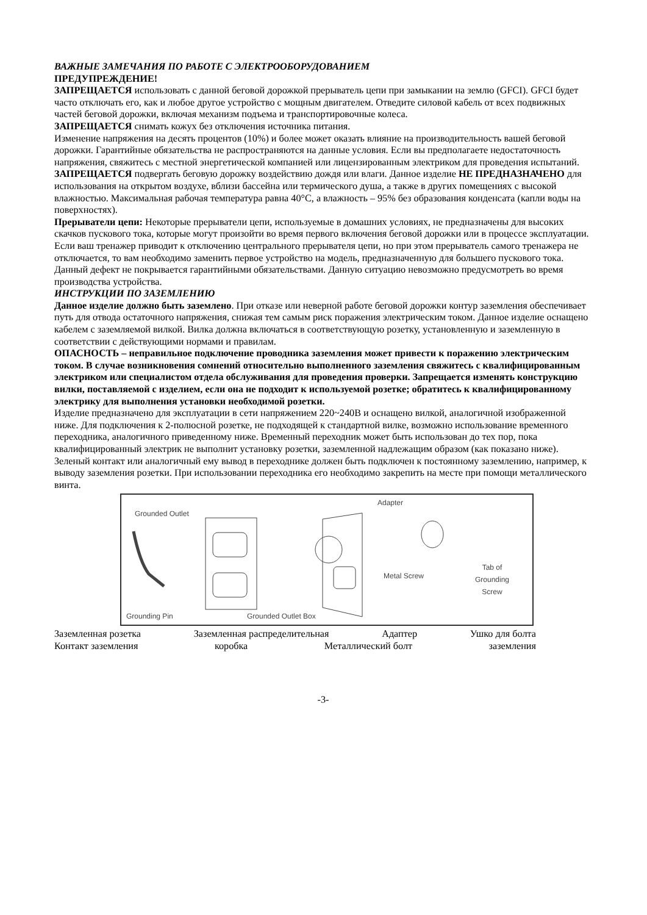ВАЖНЫЕ ЗАМЕЧАНИЯ ПО РАБОТЕ С ЭЛЕКТРООБОРУДОВАНИЕМ
ПРЕДУПРЕЖДЕНИЕ!
ЗАПРЕЩАЕТСЯ использовать с данной беговой дорожкой прерыватель цепи при замыкании на землю (GFCI). GFCI будет часто отключать его, как и любое другое устройство с мощным двигателем. Отведите силовой кабель от всех подвижных частей беговой дорожки, включая механизм подъема и транспортировочные колеса.
ЗАПРЕЩАЕТСЯ снимать кожух без отключения источника питания.
Изменение напряжения на десять процентов (10%) и более может оказать влияние на производительность вашей беговой дорожки. Гарантийные обязательства не распространяются на данные условия. Если вы предполагаете недостаточность напряжения, свяжитесь с местной энергетической компанией или лицензированным электриком для проведения испытаний.
ЗАПРЕЩАЕТСЯ подвергать беговую дорожку воздействию дождя или влаги. Данное изделие НЕ ПРЕДНАЗНАЧЕНО для использования на открытом воздухе, вблизи бассейна или термического душа, а также в других помещениях с высокой влажностью. Максимальная рабочая температура равна 40°C, а влажность – 95% без образования конденсата (капли воды на поверхностях).
Прерыватели цепи: Некоторые прерыватели цепи, используемые в домашних условиях, не предназначены для высоких скачков пускового тока, которые могут произойти во время первого включения беговой дорожки или в процессе эксплуатации. Если ваш тренажер приводит к отключению центрального прерывателя цепи, но при этом прерыватель самого тренажера не отключается, то вам необходимо заменить первое устройство на модель, предназначенную для большего пускового тока. Данный дефект не покрывается гарантийными обязательствами. Данную ситуацию невозможно предусмотреть во время производства устройства.
ИНСТРУКЦИИ ПО ЗАЗЕМЛЕНИЮ
Данное изделие должно быть заземлено. При отказе или неверной работе беговой дорожки контур заземления обеспечивает путь для отвода остаточного напряжения, снижая тем самым риск поражения электрическим током. Данное изделие оснащено кабелем с заземляемой вилкой. Вилка должна включаться в соответствующую розетку, установленную и заземленную в соответствии с действующими нормами и правилам.
ОПАСНОСТЬ – неправильное подключение проводника заземления может привести к поражению электрическим током. В случае возникновения сомнений относительно выполненного заземления свяжитесь с квалифицированным электриком или специалистом отдела обслуживания для проведения проверки. Запрещается изменять конструкцию вилки, поставляемой с изделием, если она не подходит к используемой розетке; обратитесь к квалифицированному электрику для выполнения установки необходимой розетки.
Изделие предназначено для эксплуатации в сети напряжением 220~240В и оснащено вилкой, аналогичной изображенной ниже. Для подключения к 2-полюсной розетке, не подходящей к стандартной вилке, возможно использование временного переходника, аналогичного приведенному ниже. Временный переходник может быть использован до тех пор, пока квалифицированный электрик не выполнит установку розетки, заземленной надлежащим образом (как показано ниже). Зеленый контакт или аналогичный ему вывод в переходнике должен быть подключен к постоянному заземлению, например, к выводу заземления розетки. При использовании переходника его необходимо закрепить на месте при помощи металлического винта.
Grounded Outlet
Adapter
Metal Screw
Tab of
Grounding
Screw
Grounding Pin Grounded Outlet Box
Заземленная розетка Заземленная распределительная Адаптер Ушко для болта
Контакт заземления коробка Металлический болт заземления
-3-